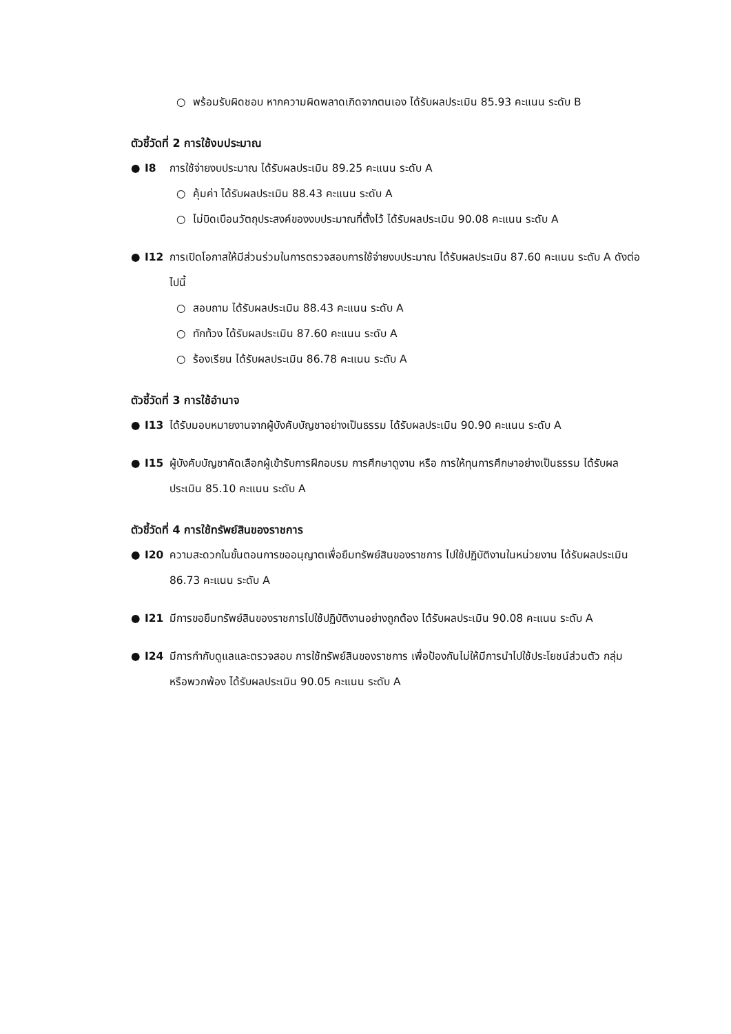○ พร้อมรับผิดชอบ หากความผิดพลาดเกิดจากตนเอง ได้รับผลประเมิน 85.93 คะแนน ระดับ B
ตัวชี้วัดที่ 2 การใช้งบประมาณ
● I8 การใช้จ่ายงบประมาณ ได้รับผลประเมิน 89.25 คะแนน ระดับ A
○ คุ้มค่า ได้รับผลประเมิน 88.43 คะแนน ระดับ A
○ ไม่บิดเบือนวัตถุประสงค์ของงบประมาณที่ตั้งไว้ ได้รับผลประเมิน 90.08 คะแนน ระดับ A
● I12 การเปิดโอกาสให้มีส่วนร่วมในการตรวจสอบการใช้จ่ายงบประมาณ ได้รับผลประเมิน 87.60 คะแนน ระดับ A ดังต่อไปนี้
○ สอบถาม ได้รับผลประเมิน 88.43 คะแนน ระดับ A
○ ทักท้วง ได้รับผลประเมิน 87.60 คะแนน ระดับ A
○ ร้องเรียน ได้รับผลประเมิน 86.78 คะแนน ระดับ A
ตัวชี้วัดที่ 3 การใช้อำนาจ
● I13 ได้รับมอบหมายงานจากผู้บังคับบัญชาอย่างเป็นธรรม ได้รับผลประเมิน 90.90 คะแนน ระดับ A
● I15 ผู้บังคับบัญชาคัดเลือกผู้เข้ารับการฝึกอบรม การศึกษาดูงาน หรือ การให้ทุนการศึกษาอย่างเป็นธรรม ได้รับผลประเมิน 85.10 คะแนน ระดับ A
ตัวชี้วัดที่ 4 การใช้ทรัพย์สินของราชการ
● I20 ความสะดวกในขั้นตอนการขออนุญาตเพื่อยืมทรัพย์สินของราชการ ไปใช้ปฏิบัติงานในหน่วยงาน ได้รับผลประเมิน 86.73 คะแนน ระดับ A
● I21 มีการขอยืมทรัพย์สินของราชการไปใช้ปฏิบัติงานอย่างถูกต้อง ได้รับผลประเมิน 90.08 คะแนน ระดับ A
● I24 มีการกำกับดูแลและตรวจสอบ การใช้ทรัพย์สินของราชการ เพื่อป้องกันไม่ให้มีการนำไปใช้ประโยชน์ส่วนตัว กลุ่ม หรือพวกพ้อง ได้รับผลประเมิน 90.05 คะแนน ระดับ A